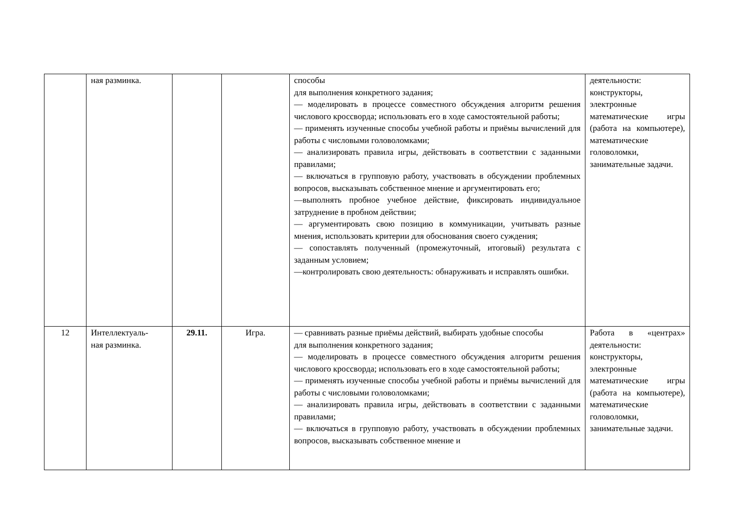| | ная разминка. | | | способы для выполнения конкретного задания; — моделировать в процессе совместного обсуждения алгоритм решения числового кроссворда; использовать его в ходе самостоятельной работы; — применять изученные способы учебной работы и приёмы вычислений для работы с числовыми головоломками; — анализировать правила игры, действовать в соответствии с заданными правилами; — включаться в групповую работу, участвовать в обсуждении проблемных вопросов, высказывать собственное мнение и аргументировать его; —выполнять пробное учебное действие, фиксировать индивидуальное затруднение в пробном действии; — аргументировать свою позицию в коммуникации, учитывать разные мнения, использовать критерии для обоснования своего суждения; — сопоставлять полученный (промежуточный, итоговый) результата с заданным условием; —контролировать свою деятельность: обнаруживать и исправлять ошибки. | деятельности: конструкторы, электронные математические игры (работа на компьютере), математические головоломки, занимательные задачи. |
| 12 | Интеллектуаль- ная разминка. | 29.11. | Игра. | — сравнивать разные приёмы действий, выбирать удобные способы для выполнения конкретного задания; — моделировать в процессе совместного обсуждения алгоритм решения числового кроссворда; использовать его в ходе самостоятельной работы; — применять изученные способы учебной работы и приёмы вычислений для работы с числовыми головоломками; — анализировать правила игры, действовать в соответствии с заданными правилами; — включаться в групповую работу, участвовать в обсуждении проблемных вопросов, высказывать собственное мнение и | Работа в «центрах» деятельности: конструкторы, электронные математические игры (работа на компьютере), математические головоломки, занимательные задачи. |